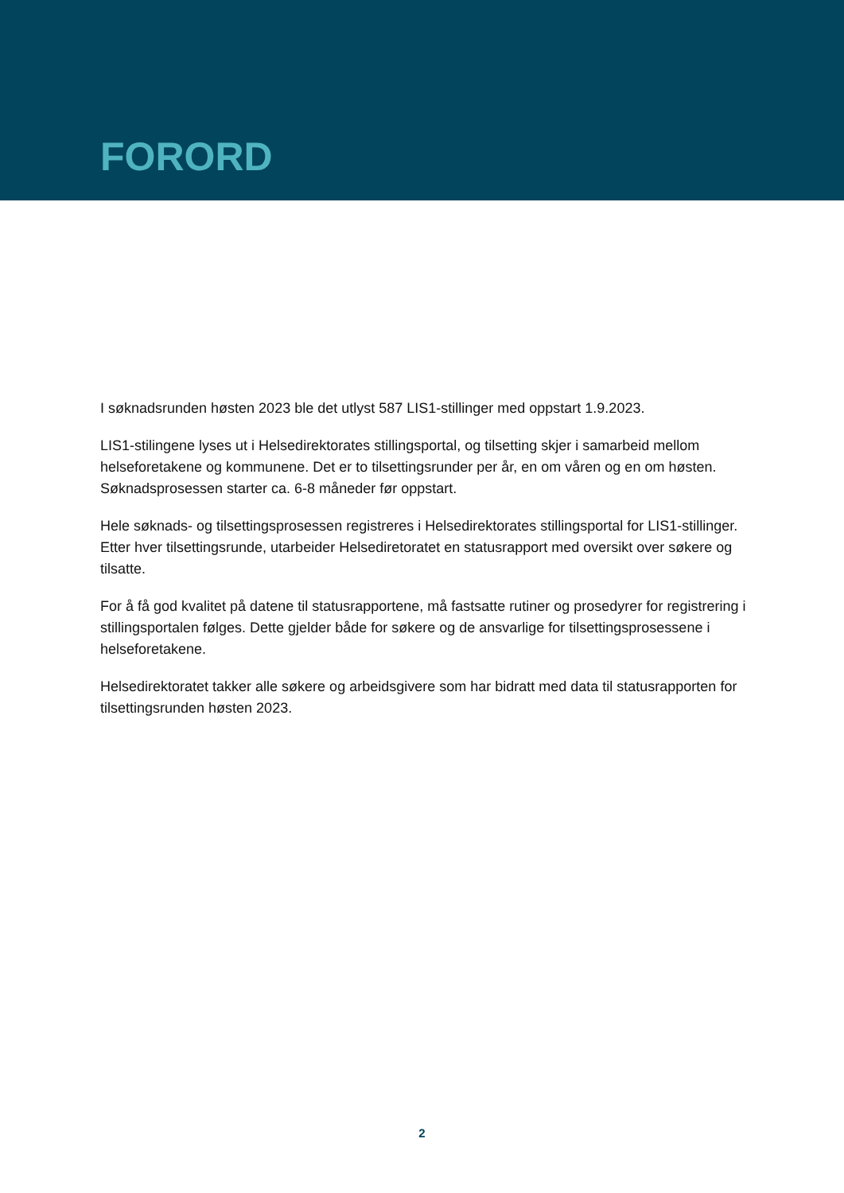FORORD
I søknadsrunden høsten 2023 ble det utlyst 587 LIS1-stillinger med oppstart 1.9.2023.
LIS1-stilingene lyses ut i Helsedirektorates stillingsportal, og tilsetting skjer i samarbeid mellom helseforetakene og kommunene. Det er to tilsettingsrunder per år, en om våren og en om høsten. Søknadsprosessen starter ca. 6-8 måneder før oppstart.
Hele søknads- og tilsettingsprosessen registreres i Helsedirektorates stillingsportal for LIS1-stillinger. Etter hver tilsettingsrunde, utarbeider Helsediretoratet en statusrapport med oversikt over søkere og tilsatte.
For å få god kvalitet på datene til statusrapportene, må fastsatte rutiner og prosedyrer for registrering i stillingsportalen følges. Dette gjelder både for søkere og de ansvarlige for tilsettingsprosessene i helseforetakene.
Helsedirektoratet takker alle søkere og arbeidsgivere som har bidratt med data til statusrapporten for tilsettingsrunden høsten 2023.
2